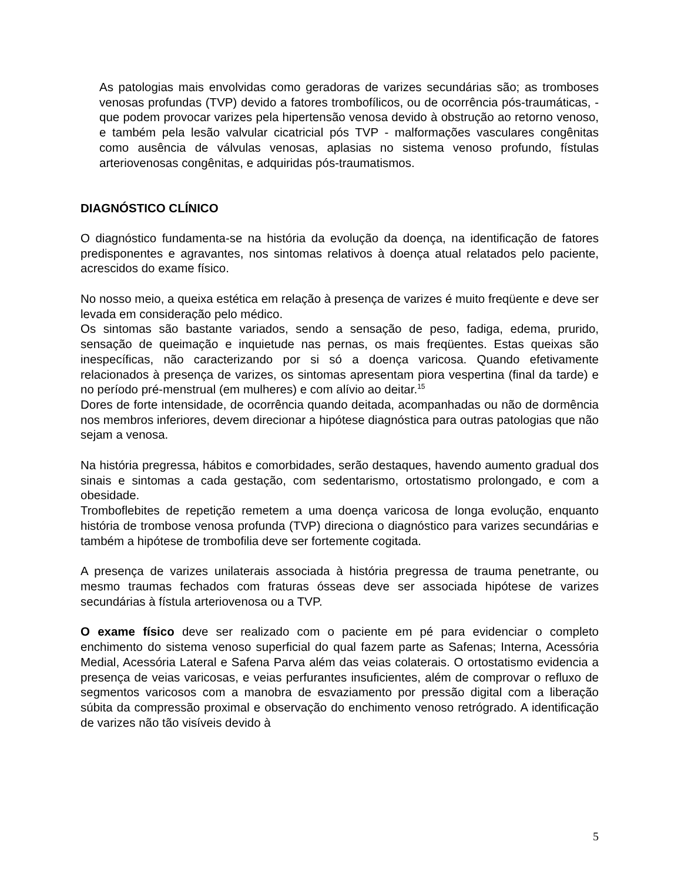As patologias mais envolvidas como geradoras de varizes secundárias são; as tromboses venosas profundas (TVP) devido a fatores trombofílicos, ou de ocorrência pós-traumáticas, - que podem provocar varizes pela hipertensão venosa devido à obstrução ao retorno venoso, e também pela lesão valvular cicatricial pós TVP - malformações vasculares congênitas como ausência de válvulas venosas, aplasias no sistema venoso profundo, fístulas arteriovenosas congênitas, e adquiridas pós-traumatismos.
DIAGNÓSTICO CLÍNICO
O diagnóstico fundamenta-se na história da evolução da doença, na identificação de fatores predisponentes e agravantes, nos sintomas relativos à doença atual relatados pelo paciente, acrescidos do exame físico.
No nosso meio, a queixa estética em relação à presença de varizes é muito freqüente e deve ser levada em consideração pelo médico.
Os sintomas são bastante variados, sendo a sensação de peso, fadiga, edema, prurido, sensação de queimação e inquietude nas pernas, os mais freqüentes. Estas queixas são inespecíficas, não caracterizando por si só a doença varicosa. Quando efetivamente relacionados à presença de varizes, os sintomas apresentam piora vespertina (final da tarde) e no período pré-menstrual (em mulheres) e com alívio ao deitar.<sup>15</sup>
Dores de forte intensidade, de ocorrência quando deitada, acompanhadas ou não de dormência nos membros inferiores, devem direcionar a hipótese diagnóstica para outras patologias que não sejam a venosa.
Na história pregressa, hábitos e comorbidades, serão destaques, havendo aumento gradual dos sinais e sintomas a cada gestação, com sedentarismo, ortostatismo prolongado, e com a obesidade.
Tromboflebites de repetição remetem a uma doença varicosa de longa evolução, enquanto história de trombose venosa profunda (TVP) direciona o diagnóstico para varizes secundárias e também a hipótese de trombofilia deve ser fortemente cogitada.
A presença de varizes unilaterais associada à história pregressa de trauma penetrante, ou mesmo traumas fechados com fraturas ósseas deve ser associada hipótese de varizes secundárias à fístula arteriovenosa ou a TVP.
O exame físico deve ser realizado com o paciente em pé para evidenciar o completo enchimento do sistema venoso superficial do qual fazem parte as Safenas; Interna, Acessória Medial, Acessória Lateral e Safena Parva além das veias colaterais. O ortostatismo evidencia a presença de veias varicosas, e veias perfurantes insuficientes, além de comprovar o refluxo de segmentos varicosos com a manobra de esvaziamento por pressão digital com a liberação súbita da compressão proximal e observação do enchimento venoso retrógrado. A identificação de varizes não tão visíveis devido à
5